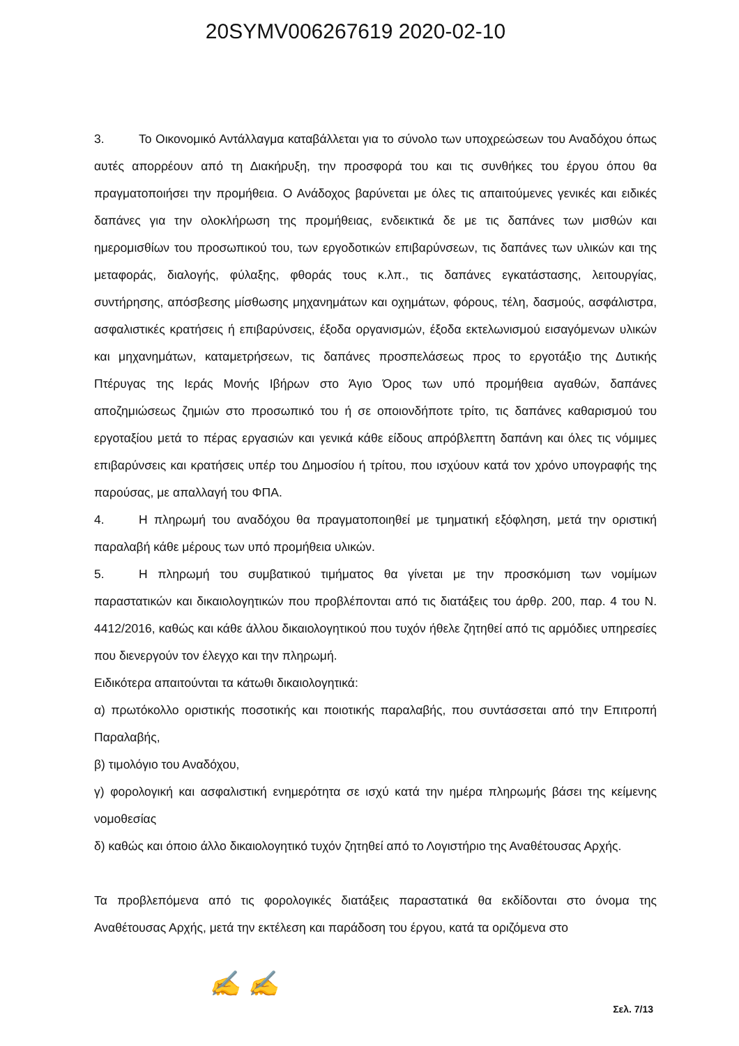20SYMV006267619 2020-02-10
3. Το Οικονομικό Αντάλλαγμα καταβάλλεται για το σύνολο των υποχρεώσεων του Αναδόχου όπως αυτές απορρέουν από τη Διακήρυξη, την προσφορά του και τις συνθήκες του έργου όπου θα πραγματοποιήσει την προμήθεια. Ο Ανάδοχος βαρύνεται με όλες τις απαιτούμενες γενικές και ειδικές δαπάνες για την ολοκλήρωση της προμήθειας, ενδεικτικά δε με τις δαπάνες των μισθών και ημερομισθίων του προσωπικού του, των εργοδοτικών επιβαρύνσεων, τις δαπάνες των υλικών και της μεταφοράς, διαλογής, φύλαξης, φθοράς τους κ.λπ., τις δαπάνες εγκατάστασης, λειτουργίας, συντήρησης, απόσβεσης μίσθωσης μηχανημάτων και οχημάτων, φόρους, τέλη, δασμούς, ασφάλιστρα, ασφαλιστικές κρατήσεις ή επιβαρύνσεις, έξοδα οργανισμών, έξοδα εκτελωνισμού εισαγόμενων υλικών και μηχανημάτων, καταμετρήσεων, τις δαπάνες προσπελάσεως προς το εργοτάξιο της Δυτικής Πτέρυγας της Ιεράς Μονής Ιβήρων στο Άγιο Όρος των υπό προμήθεια αγαθών, δαπάνες αποζημιώσεως ζημιών στο προσωπικό του ή σε οποιονδήποτε τρίτο, τις δαπάνες καθαρισμού του εργοταξίου μετά το πέρας εργασιών και γενικά κάθε είδους απρόβλεπτη δαπάνη και όλες τις νόμιμες επιβαρύνσεις και κρατήσεις υπέρ του Δημοσίου ή τρίτου, που ισχύουν κατά τον χρόνο υπογραφής της παρούσας, με απαλλαγή του ΦΠΑ.
4. Η πληρωμή του αναδόχου θα πραγματοποιηθεί με τμηματική εξόφληση, μετά την οριστική παραλαβή κάθε μέρους των υπό προμήθεια υλικών.
5. Η πληρωμή του συμβατικού τιμήματος θα γίνεται με την προσκόμιση των νομίμων παραστατικών και δικαιολογητικών που προβλέπονται από τις διατάξεις του άρθρ. 200, παρ. 4 του Ν. 4412/2016, καθώς και κάθε άλλου δικαιολογητικού που τυχόν ήθελε ζητηθεί από τις αρμόδιες υπηρεσίες που διενεργούν τον έλεγχο και την πληρωμή.
Ειδικότερα απαιτούνται τα κάτωθι δικαιολογητικά:
α) πρωτόκολλο οριστικής ποσοτικής και ποιοτικής παραλαβής, που συντάσσεται από την Επιτροπή Παραλαβής,
β) τιμολόγιο του Αναδόχου,
γ) φορολογική και ασφαλιστική ενημερότητα σε ισχύ κατά την ημέρα πληρωμής βάσει της κείμενης νομοθεσίας
δ) καθώς και όποιο άλλο δικαιολογητικό τυχόν ζητηθεί από το Λογιστήριο της Αναθέτουσας Αρχής.
Τα προβλεπόμενα από τις φορολογικές διατάξεις παραστατικά θα εκδίδονται στο όνομα της Αναθέτουσας Αρχής, μετά την εκτέλεση και παράδοση του έργου, κατά τα οριζόμενα στο
✍ ✍
Σελ. 7/13